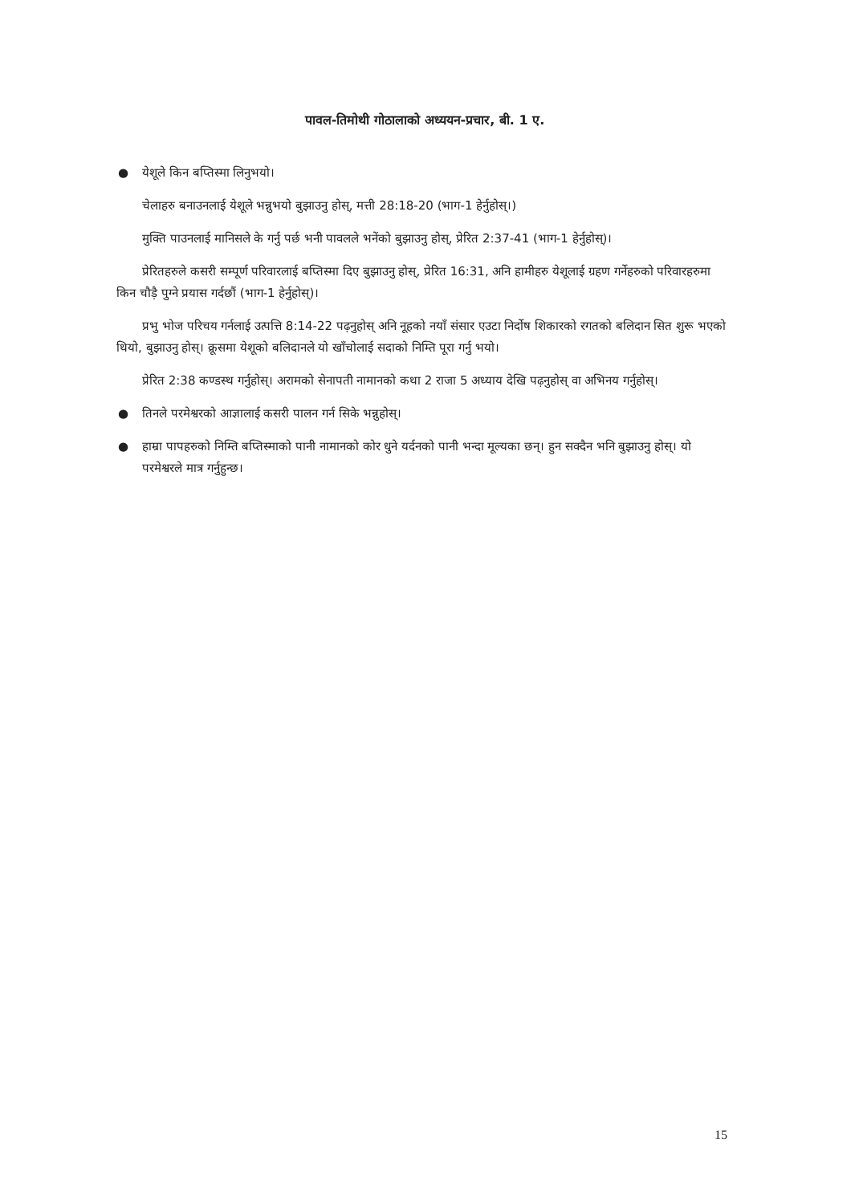पावल-तिमोथी गोठालाको अध्ययन-प्रचार, बी. 1 ए.
● येशूले किन बप्तिस्मा लिनुभयो।
चेलाहरु बनाउनलाई येशूले भन्नुभयो बुझाउनु होस्, मत्ती 28:18-20 (भाग-1 हेर्नुहोस्।)
मुक्ति पाउनलाई मानिसले के गर्नु पर्छ भनी पावलले भनेंको बुझाउनु होस्, प्रेरित 2:37-41 (भाग-1 हेर्नुहोस्)।
प्रेरितहरुले कसरी सम्पूर्ण परिवारलाई बप्तिस्मा दिए बुझाउनु होस्, प्रेरित 16:31, अनि हामीहरु येशूलाई ग्रहण गर्नेहरुको परिवारहरुमा किन चौड़ै पुग्ने प्रयास गर्दछौं (भाग-1 हेर्नुहोस्)।
प्रभु भोज परिचय गर्नलाई उत्पत्ति 8:14-22 पढ़नुहोस् अनि नूहको नयाँ संसार एउटा निर्दोष शिकारको रगतको बलिदान सित शुरू भएको थियो, बुझाउनु होस्। क्रूसमा येशूको बलिदानले यो खाँचोलाई सदाको निम्ति पूरा गर्नु भयो।
प्रेरित 2:38 कण्डस्थ गर्नुहोस्। अरामको सेनापती नामानको कथा 2 राजा 5 अध्याय देखि पढ़नुहोस् वा अभिनय गर्नुहोस्।
● तिनले परमेश्वरको आज्ञालाई कसरी पालन गर्न सिके भन्नुहोस्।
● हाम्रा पापहरुको निम्ति बप्तिस्माको पानी नामानको कोर धुने यर्दनको पानी भन्दा मूल्यका छन्। हुन सक्दैन भनि बुझाउनु होस्। यो परमेश्वरले मात्र गर्नुहुन्छ।
15